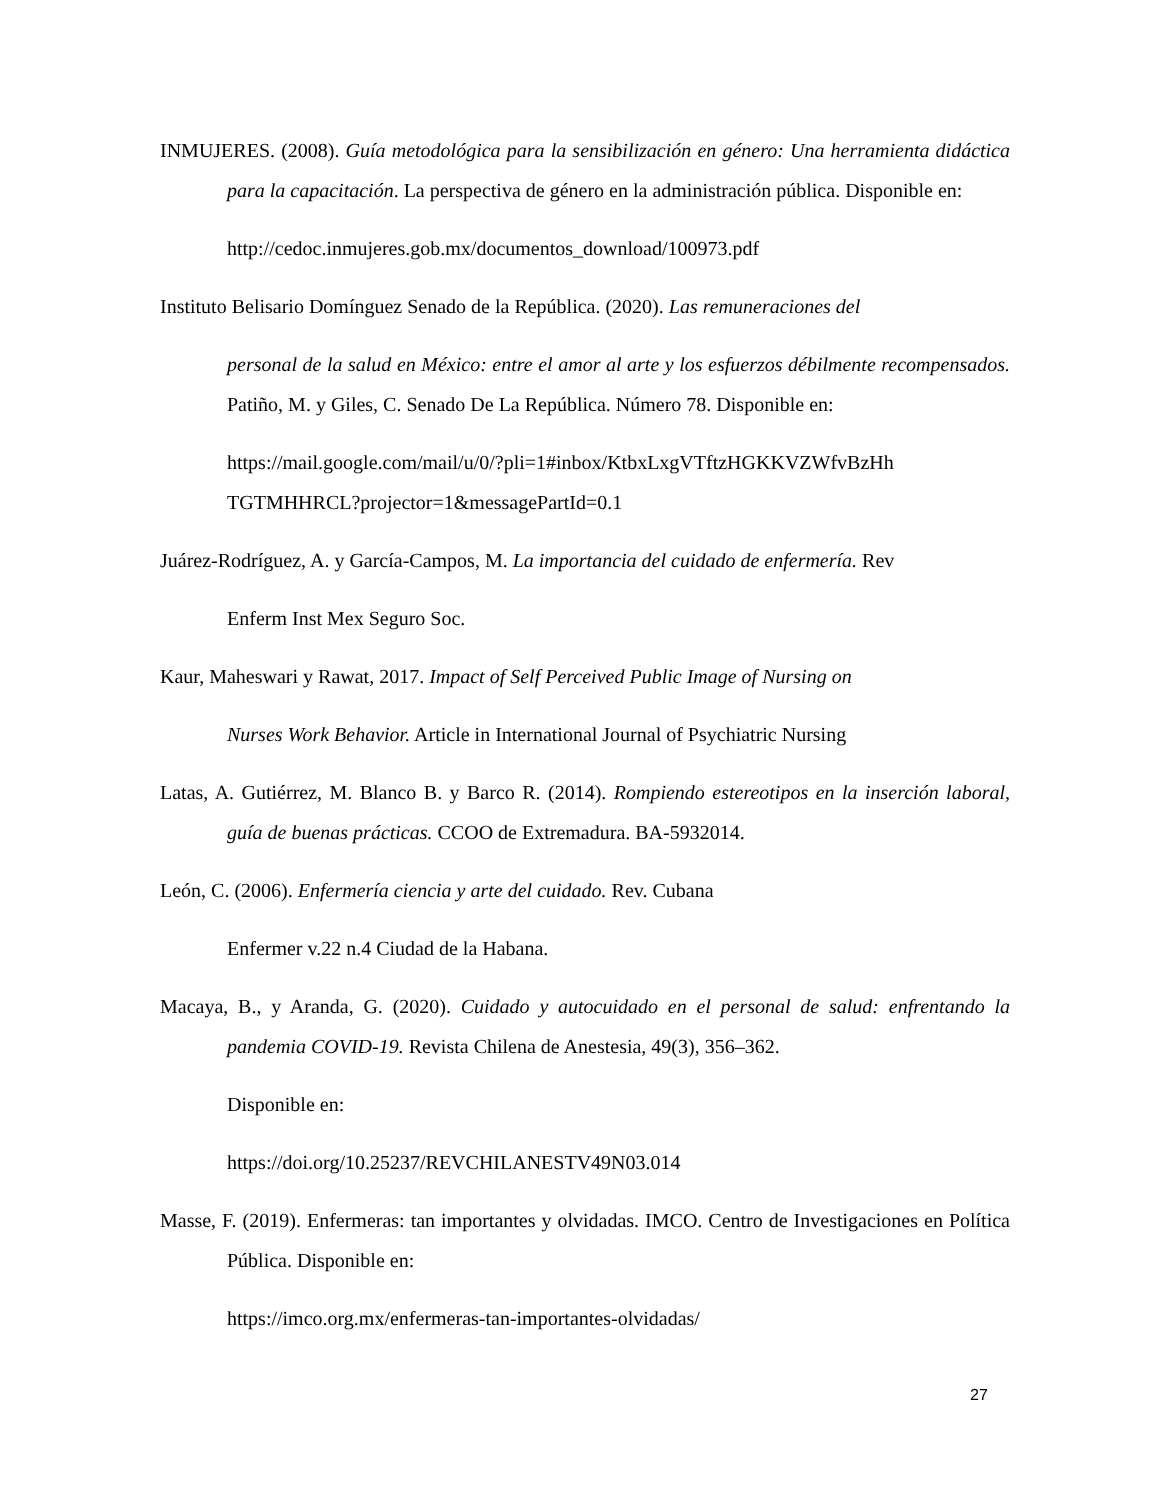INMUJERES. (2008). Guía metodológica para la sensibilización en género: Una herramienta didáctica para la capacitación. La perspectiva de género en la administración pública. Disponible en:
http://cedoc.inmujeres.gob.mx/documentos_download/100973.pdf
Instituto Belisario Domínguez Senado de la República. (2020). Las remuneraciones del
personal de la salud en México: entre el amor al arte y los esfuerzos débilmente recompensados. Patiño, M. y Giles, C. Senado De La República. Número 78. Disponible en:
https://mail.google.com/mail/u/0/?pli=1#inbox/KtbxLxgVTftzHGKKVZWfvBzHh TGTMHHRCL?projector=1&messagePartId=0.1
Juárez-Rodríguez, A. y García-Campos, M. La importancia del cuidado de enfermería. Rev
Enferm Inst Mex Seguro Soc.
Kaur, Maheswari y Rawat, 2017. Impact of Self Perceived Public Image of Nursing on
Nurses Work Behavior. Article in International Journal of Psychiatric Nursing
Latas, A. Gutiérrez, M. Blanco B. y Barco R. (2014). Rompiendo estereotipos en la inserción laboral, guía de buenas prácticas. CCOO de Extremadura. BA-5932014.
León, C. (2006). Enfermería ciencia y arte del cuidado. Rev. Cubana
Enfermer v.22 n.4 Ciudad de la Habana.
Macaya, B., y Aranda, G. (2020). Cuidado y autocuidado en el personal de salud: enfrentando la pandemia COVID-19. Revista Chilena de Anestesia, 49(3), 356–362.
Disponible en:
https://doi.org/10.25237/REVCHILANESTV49N03.014
Masse, F. (2019). Enfermeras: tan importantes y olvidadas. IMCO. Centro de Investigaciones en Política Pública. Disponible en:
https://imco.org.mx/enfermeras-tan-importantes-olvidadas/
27